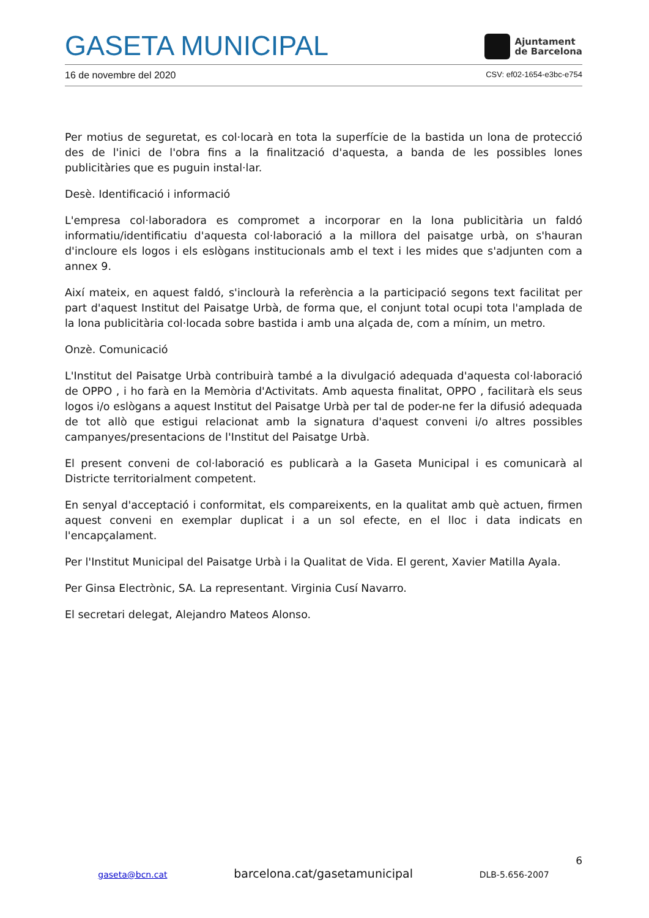GASETA MUNICIPAL
Ajuntament
de Barcelona
16 de novembre del 2020 CSV: ef02-1654-e3bc-e754
Per motius de seguretat, es col·locarà en tota la superfície de la bastida un lona de protecció des de l'inici de l'obra fins a la finalització d'aquesta, a banda de les possibles lones publicitàries que es puguin instal·lar.
Desè. Identificació i informació
L'empresa col·laboradora es compromet a incorporar en la lona publicitària un faldó informatiu/identificatiu d'aquesta col·laboració a la millora del paisatge urbà, on s'hauran d'incloure els logos i els eslògans institucionals amb el text i les mides que s'adjunten com a annex 9.
Així mateix, en aquest faldó, s'inclourà la referència a la participació segons text facilitat per part d'aquest Institut del Paisatge Urbà, de forma que, el conjunt total ocupi tota l'amplada de la lona publicitària col·locada sobre bastida i amb una alçada de, com a mínim, un metro.
Onzè. Comunicació
L'Institut del Paisatge Urbà contribuirà també a la divulgació adequada d'aquesta col·laboració de OPPO , i ho farà en la Memòria d'Activitats. Amb aquesta finalitat, OPPO , facilitarà els seus logos i/o eslògans a aquest Institut del Paisatge Urbà per tal de poder-ne fer la difusió adequada de tot allò que estigui relacionat amb la signatura d'aquest conveni i/o altres possibles campanyes/presentacions de l'Institut del Paisatge Urbà.
El present conveni de col·laboració es publicarà a la Gaseta Municipal i es comunicarà al Districte territorialment competent.
En senyal d'acceptació i conformitat, els compareixents, en la qualitat amb què actuen, firmen aquest conveni en exemplar duplicat i a un sol efecte, en el lloc i data indicats en l'encapçalament.
Per l'Institut Municipal del Paisatge Urbà i la Qualitat de Vida. El gerent, Xavier Matilla Ayala.
Per Ginsa Electrònic, SA. La representant. Virginia Cusí Navarro.
El secretari delegat, Alejandro Mateos Alonso.
6
gaseta@bcn.cat barcelona.cat/gasetamunicipal DLB-5.656-2007